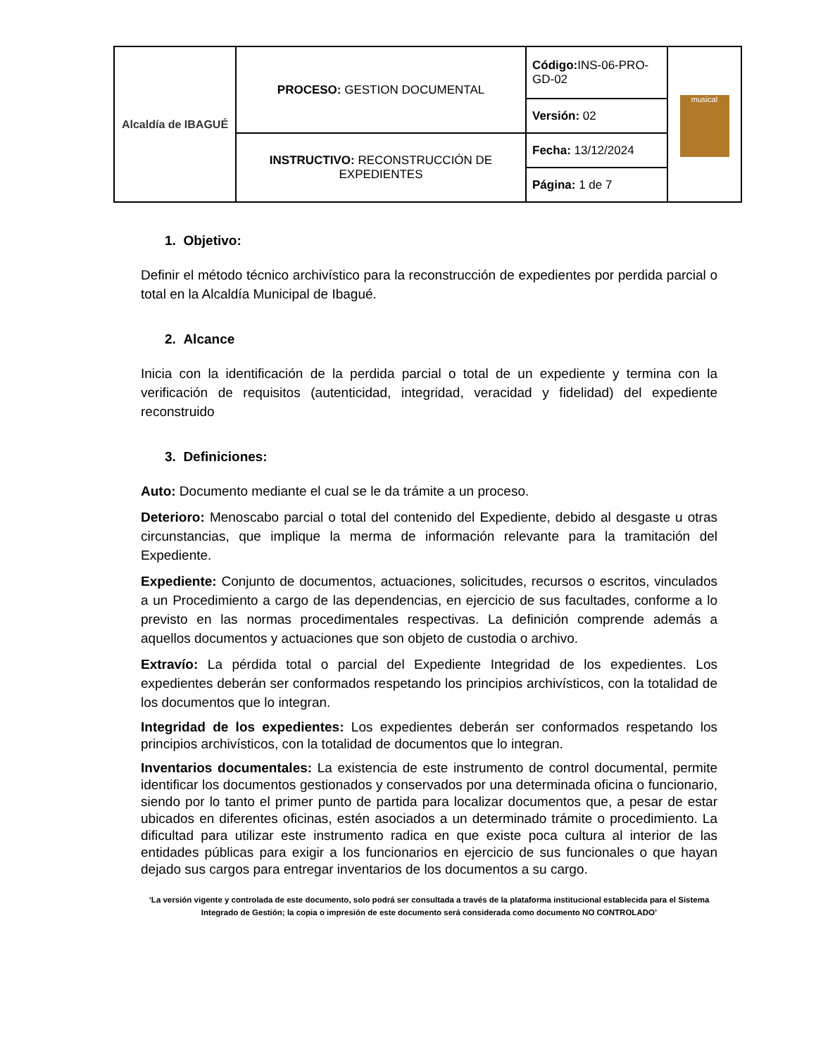| Alcaldía de IBAGUÉ | PROCESO: GESTION DOCUMENTAL | Código: INS-06-PRO-GD-02 | musical |
| | | Versión: 02 | |
| | INSTRUCTIVO: RECONSTRUCCIÓN DE EXPEDIENTES | Fecha: 13/12/2024 | |
| | | Página: 1 de 7 | |
1. Objetivo:
Definir el método técnico archivístico para la reconstrucción de expedientes por perdida parcial o total en la Alcaldía Municipal de Ibagué.
2. Alcance
Inicia con la identificación de la perdida parcial o total de un expediente y termina con la verificación de requisitos (autenticidad, integridad, veracidad y fidelidad) del expediente reconstruido
3. Definiciones:
Auto: Documento mediante el cual se le da trámite a un proceso.
Deterioro: Menoscabo parcial o total del contenido del Expediente, debido al desgaste u otras circunstancias, que implique la merma de información relevante para la tramitación del Expediente.
Expediente: Conjunto de documentos, actuaciones, solicitudes, recursos o escritos, vinculados a un Procedimiento a cargo de las dependencias, en ejercicio de sus facultades, conforme a lo previsto en las normas procedimentales respectivas. La definición comprende además a aquellos documentos y actuaciones que son objeto de custodia o archivo.
Extravío: La pérdida total o parcial del Expediente Integridad de los expedientes. Los expedientes deberán ser conformados respetando los principios archivísticos, con la totalidad de los documentos que lo integran.
Integridad de los expedientes: Los expedientes deberán ser conformados respetando los principios archivísticos, con la totalidad de documentos que lo integran.
Inventarios documentales: La existencia de este instrumento de control documental, permite identificar los documentos gestionados y conservados por una determinada oficina o funcionario, siendo por lo tanto el primer punto de partida para localizar documentos que, a pesar de estar ubicados en diferentes oficinas, estén asociados a un determinado trámite o procedimiento. La dificultad para utilizar este instrumento radica en que existe poca cultura al interior de las entidades públicas para exigir a los funcionarios en ejercicio de sus funcionales o que hayan dejado sus cargos para entregar inventarios de los documentos a su cargo.
‘La versión vigente y controlada de este documento, solo podrá ser consultada a través de la plataforma institucional establecida para el Sistema Integrado de Gestión; la copia o impresión de este documento será considerada como documento NO CONTROLADO’